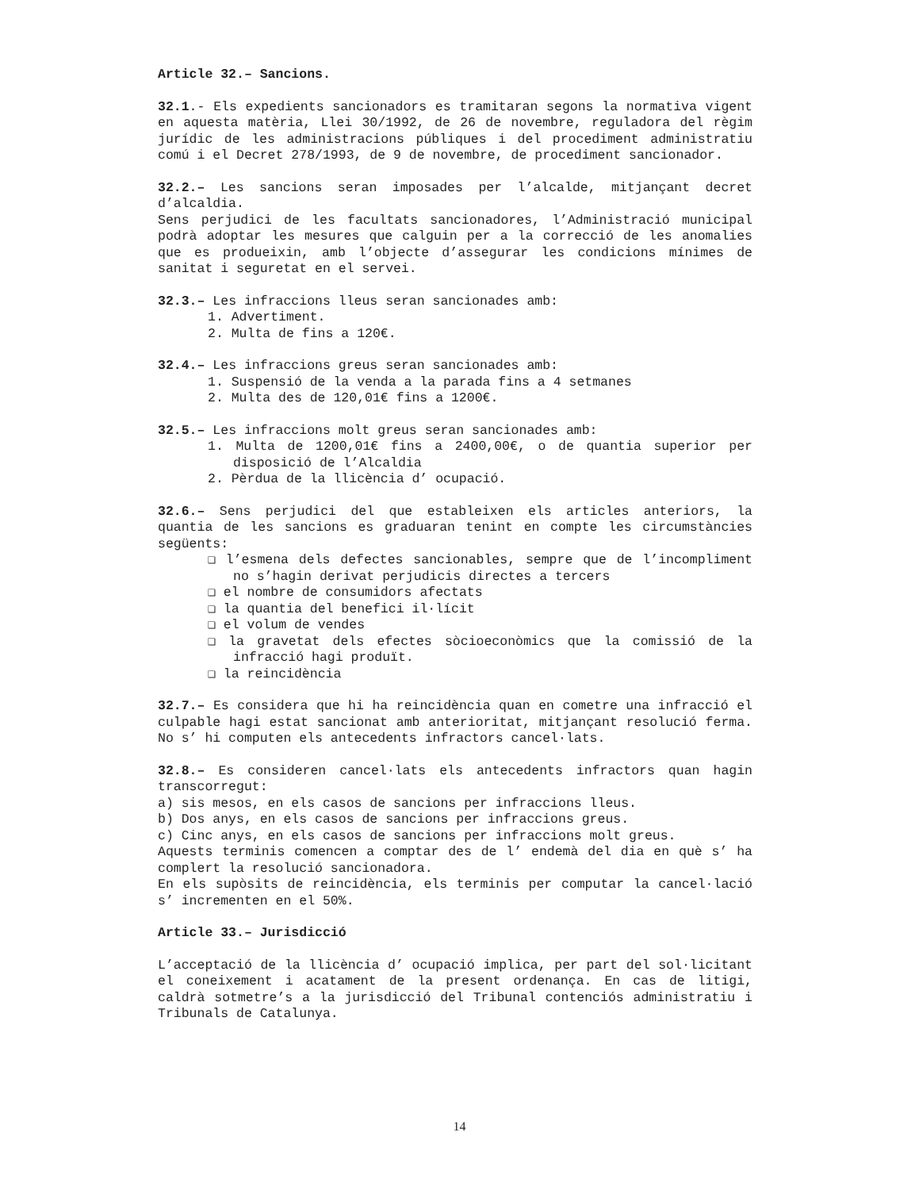Article 32.– Sancions.
32.1.- Els expedients sancionadors es tramitaran segons la normativa vigent en aquesta matèria, Llei 30/1992, de 26 de novembre, reguladora del règim jurídic de les administracions públiques i del procediment administratiu comú i el Decret 278/1993, de 9 de novembre, de procediment sancionador.
32.2.– Les sancions seran imposades per l’alcalde, mitjançant decret d’alcaldia.
Sens perjudici de les facultats sancionadores, l’Administració municipal podrà adoptar les mesures que calguin per a la correcció de les anomalies que es produeixin, amb l’objecte d’assegurar les condicions mínimes de sanitat i seguretat en el servei.
32.3.– Les infraccions lleus seran sancionades amb:
1. Advertiment.
2. Multa de fins a 120€.
32.4.– Les infraccions greus seran sancionades amb:
1. Suspensió de la venda a la parada fins a 4 setmanes
2. Multa des de 120,01€ fins a 1200€.
32.5.– Les infraccions molt greus seran sancionades amb:
1. Multa de 1200,01€ fins a 2400,00€, o de quantia superior per disposició de l’Alcaldia
2. Pèrdua de la llicència d’ ocupació.
32.6.– Sens perjudici del que estableixen els articles anteriors, la quantia de les sancions es graduaran tenint en compte les circumstàncies següents:
❑ l’esmena dels defectes sancionables, sempre que de l’incompliment no s’hagin derivat perjudicis directes a tercers
❑ el nombre de consumidors afectats
❑ la quantia del benefici il·lícit
❑ el volum de vendes
❑ la gravetat dels efectes sòcioeconòmics que la comissió de la infracció hagi produït.
❑ la reincidència
32.7.– Es considera que hi ha reincidència quan en cometre una infracció el culpable hagi estat sancionat amb anterioritat, mitjançant resolució ferma. No s’ hi computen els antecedents infractors cancel·lats.
32.8.– Es consideren cancel·lats els antecedents infractors quan hagin transcorregut:
a) sis mesos, en els casos de sancions per infraccions lleus.
b) Dos anys, en els casos de sancions per infraccions greus.
c) Cinc anys, en els casos de sancions per infraccions molt greus.
Aquests terminis comencen a comptar des de l’ endemà del dia en què s’ ha complert la resolució sancionadora.
En els supòsits de reincidència, els terminis per computar la cancel·lació s’ incrementen en el 50%.
Article 33.– Jurisdicció
L’acceptació de la llicència d’ ocupació implica, per part del sol·licitant el coneixement i acatament de la present ordenança. En cas de litigi, caldrà sotmetre’s a la jurisdicció del Tribunal contenciós administratiu i Tribunals de Catalunya.
14